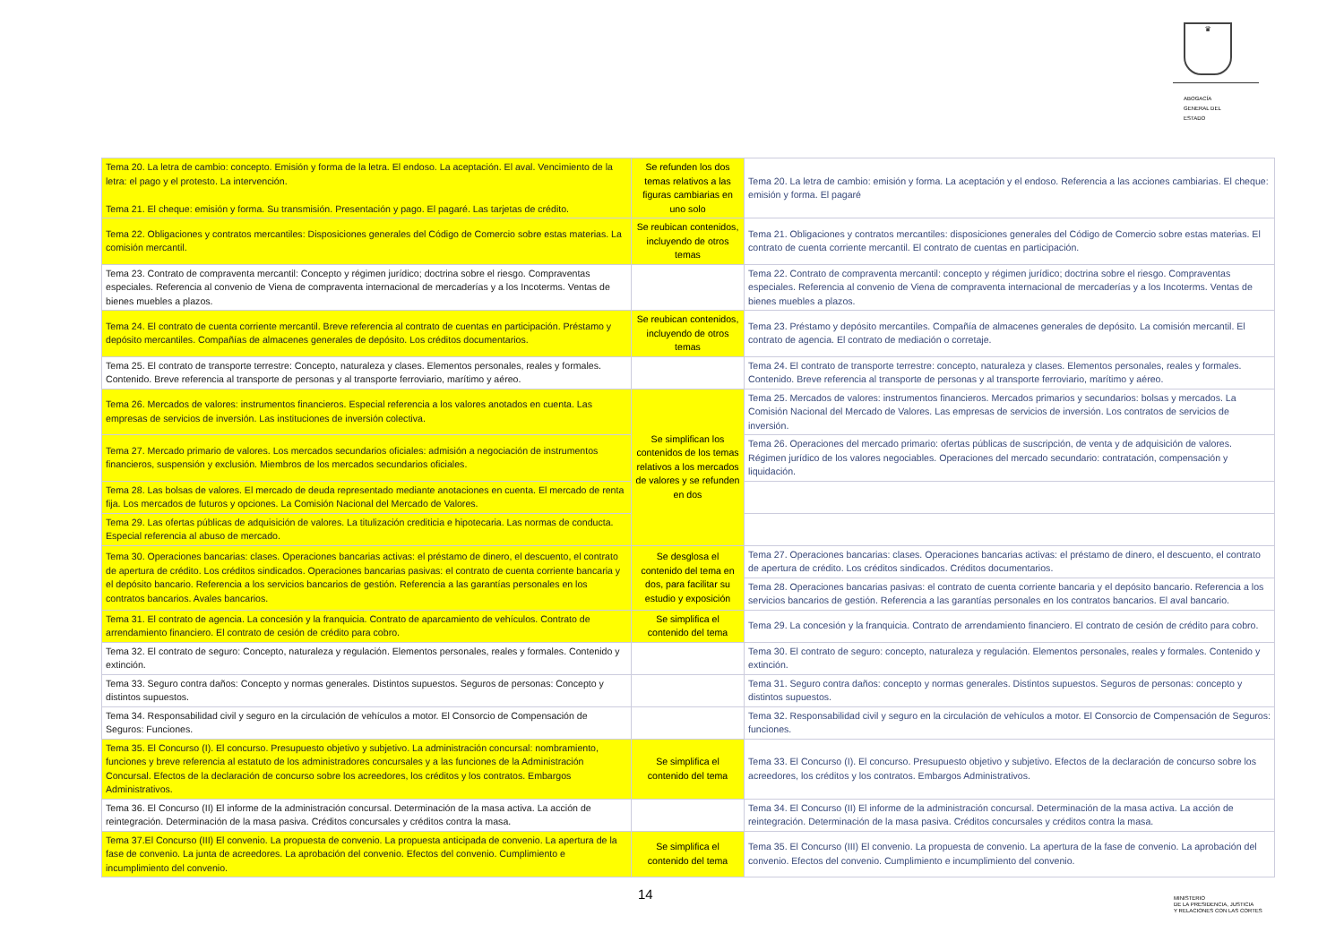♛
ABOGACÍA
GENERAL DEL
ESTADO
| Tema 20. La letra de cambio: concepto. Emisión y forma de la letra. El endoso. La aceptación. El aval. Vencimiento de la letra: el pago y el protesto. La intervención. Tema 21. El cheque: emisión y forma. Su transmisión. Presentación y pago. El pagaré. Las tarjetas de crédito. | Se refunden los dos temas relativos a las figuras cambiarias en uno solo | Tema 20. La letra de cambio: emisión y forma. La aceptación y el endoso. Referencia a las acciones cambiarias. El cheque: emisión y forma. El pagaré |
| Tema 22. Obligaciones y contratos mercantiles: Disposiciones generales del Código de Comercio sobre estas materias. La comisión mercantil. | Se reubican contenidos, incluyendo de otros temas | Tema 21. Obligaciones y contratos mercantiles: disposiciones generales del Código de Comercio sobre estas materias. El contrato de cuenta corriente mercantil. El contrato de cuentas en participación. |
| Tema 23. Contrato de compraventa mercantil: Concepto y régimen jurídico; doctrina sobre el riesgo. Compraventas especiales. Referencia al convenio de Viena de compraventa internacional de mercaderías y a los Incoterms. Ventas de bienes muebles a plazos. | | Tema 22. Contrato de compraventa mercantil: concepto y régimen jurídico; doctrina sobre el riesgo. Compraventas especiales. Referencia al convenio de Viena de compraventa internacional de mercaderías y a los Incoterms. Ventas de bienes muebles a plazos. |
| Tema 24. El contrato de cuenta corriente mercantil. Breve referencia al contrato de cuentas en participación. Préstamo y depósito mercantiles. Compañías de almacenes generales de depósito. Los créditos documentarios. | Se reubican contenidos, incluyendo de otros temas | Tema 23. Préstamo y depósito mercantiles. Compañía de almacenes generales de depósito. La comisión mercantil. El contrato de agencia. El contrato de mediación o corretaje. |
| Tema 25. El contrato de transporte terrestre: Concepto, naturaleza y clases. Elementos personales, reales y formales. Contenido. Breve referencia al transporte de personas y al transporte ferroviario, marítimo y aéreo. | | Tema 24. El contrato de transporte terrestre: concepto, naturaleza y clases. Elementos personales, reales y formales. Contenido. Breve referencia al transporte de personas y al transporte ferroviario, marítimo y aéreo. |
| Tema 26. Mercados de valores: instrumentos financieros. Especial referencia a los valores anotados en cuenta. Las empresas de servicios de inversión. Las instituciones de inversión colectiva. | Se simplifican los contenidos de los temas relativos a los mercados de valores y se refunden en dos | Tema 25. Mercados de valores: instrumentos financieros. Mercados primarios y secundarios: bolsas y mercados. La Comisión Nacional del Mercado de Valores. Las empresas de servicios de inversión. Los contratos de servicios de inversión. |
| Tema 27. Mercado primario de valores. Los mercados secundarios oficiales: admisión a negociación de instrumentos financieros, suspensión y exclusión. Miembros de los mercados secundarios oficiales. | | Tema 26. Operaciones del mercado primario: ofertas públicas de suscripción, de venta y de adquisición de valores. Régimen jurídico de los valores negociables. Operaciones del mercado secundario: contratación, compensación y liquidación. |
| Tema 28. Las bolsas de valores. El mercado de deuda representado mediante anotaciones en cuenta. El mercado de renta fija. Los mercados de futuros y opciones. La Comisión Nacional del Mercado de Valores. | | |
| Tema 29. Las ofertas públicas de adquisición de valores. La titulización crediticia e hipotecaria. Las normas de conducta. Especial referencia al abuso de mercado. | | |
| Tema 30. Operaciones bancarias: clases. Operaciones bancarias activas: el préstamo de dinero, el descuento, el contrato de apertura de crédito. Los créditos sindicados. Operaciones bancarias pasivas: el contrato de cuenta corriente bancaria y el depósito bancario. Referencia a los servicios bancarios de gestión. Referencia a las garantías personales en los contratos bancarios. Avales bancarios. | Se desglosa el contenido del tema en dos, para facilitar su estudio y exposición | Tema 27. Operaciones bancarias: clases. Operaciones bancarias activas: el préstamo de dinero, el descuento, el contrato de apertura de crédito. Los créditos sindicados. Créditos documentarios. |
| | | Tema 28. Operaciones bancarias pasivas: el contrato de cuenta corriente bancaria y el depósito bancario. Referencia a los servicios bancarios de gestión. Referencia a las garantías personales en los contratos bancarios. El aval bancario. |
| Tema 31. El contrato de agencia. La concesión y la franquicia. Contrato de aparcamiento de vehículos. Contrato de arrendamiento financiero. El contrato de cesión de crédito para cobro. | Se simplifica el contenido del tema | Tema 29. La concesión y la franquicia. Contrato de arrendamiento financiero. El contrato de cesión de crédito para cobro. |
| Tema 32. El contrato de seguro: Concepto, naturaleza y regulación. Elementos personales, reales y formales. Contenido y extinción. | | Tema 30. El contrato de seguro: concepto, naturaleza y regulación. Elementos personales, reales y formales. Contenido y extinción. |
| Tema 33. Seguro contra daños: Concepto y normas generales. Distintos supuestos. Seguros de personas: Concepto y distintos supuestos. | | Tema 31. Seguro contra daños: concepto y normas generales. Distintos supuestos. Seguros de personas: concepto y distintos supuestos. |
| Tema 34. Responsabilidad civil y seguro en la circulación de vehículos a motor. El Consorcio de Compensación de Seguros: Funciones. | | Tema 32. Responsabilidad civil y seguro en la circulación de vehículos a motor. El Consorcio de Compensación de Seguros: funciones. |
| Tema 35. El Concurso (I). El concurso. Presupuesto objetivo y subjetivo. La administración concursal: nombramiento, funciones y breve referencia al estatuto de los administradores concursales y a las funciones de la Administración Concursal. Efectos de la declaración de concurso sobre los acreedores, los créditos y los contratos. Embargos Administrativos. | Se simplifica el contenido del tema | Tema 33. El Concurso (I). El concurso. Presupuesto objetivo y subjetivo. Efectos de la declaración de concurso sobre los acreedores, los créditos y los contratos. Embargos Administrativos. |
| Tema 36. El Concurso (II) El informe de la administración concursal. Determinación de la masa activa. La acción de reintegración. Determinación de la masa pasiva. Créditos concursales y créditos contra la masa. | | Tema 34. El Concurso (II) El informe de la administración concursal. Determinación de la masa activa. La acción de reintegración. Determinación de la masa pasiva. Créditos concursales y créditos contra la masa. |
| Tema 37.El Concurso (III) El convenio. La propuesta de convenio. La propuesta anticipada de convenio. La apertura de la fase de convenio. La junta de acreedores. La aprobación del convenio. Efectos del convenio. Cumplimiento e incumplimiento del convenio. | Se simplifica el contenido del tema | Tema 35. El Concurso (III) El convenio. La propuesta de convenio. La apertura de la fase de convenio. La aprobación del convenio. Efectos del convenio. Cumplimiento e incumplimiento del convenio. |
14
MINISTERIO
DE LA PRESIDENCIA, JUSTICIA
Y RELACIONES CON LAS CORTES